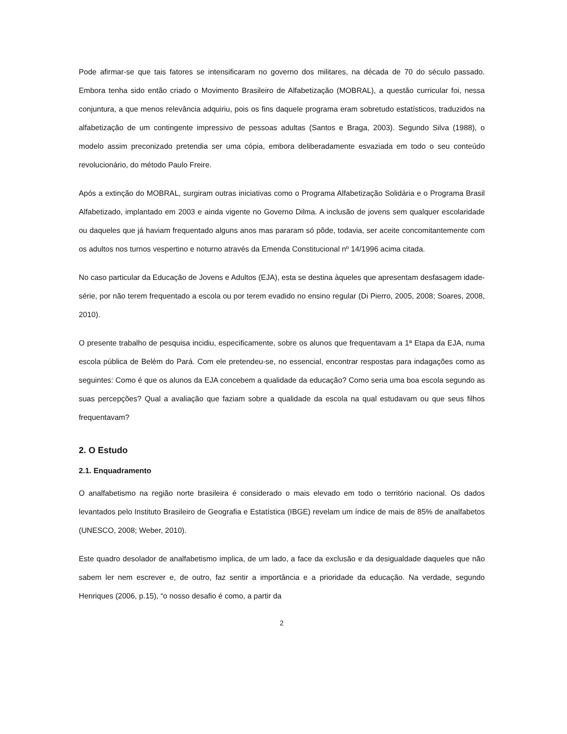Pode afirmar-se que tais fatores se intensificaram no governo dos militares, na década de 70 do século passado. Embora tenha sido então criado o Movimento Brasileiro de Alfabetização (MOBRAL), a questão curricular foi, nessa conjuntura, a que menos relevância adquiriu, pois os fins daquele programa eram sobretudo estatísticos, traduzidos na alfabetização de um contingente impressivo de pessoas adultas (Santos e Braga, 2003). Segundo Silva (1988), o modelo assim preconizado pretendia ser uma cópia, embora deliberadamente esvaziada em todo o seu conteúdo revolucionário, do método Paulo Freire.
Após a extinção do MOBRAL, surgiram outras iniciativas como o Programa Alfabetização Solidária e o Programa Brasil Alfabetizado, implantado em 2003 e ainda vigente no Governo Dilma. A inclusão de jovens sem qualquer escolaridade ou daqueles que já haviam frequentado alguns anos mas pararam só pôde, todavia, ser aceite concomitantemente com os adultos nos turnos vespertino e noturno através da Emenda Constitucional nº 14/1996 acima citada.
No caso particular da Educação de Jovens e Adultos (EJA), esta se destina àqueles que apresentam desfasagem idade-série, por não terem frequentado a escola ou por terem evadido no ensino regular (Di Pierro, 2005, 2008; Soares, 2008, 2010).
O presente trabalho de pesquisa incidiu, especificamente, sobre os alunos que frequentavam a 1ª Etapa da EJA, numa escola pública de Belém do Pará. Com ele pretendeu-se, no essencial, encontrar respostas para indagações como as seguintes: Como é que os alunos da EJA concebem a qualidade da educação? Como seria uma boa escola segundo as suas percepções? Qual a avaliação que faziam sobre a qualidade da escola na qual estudavam ou que seus filhos frequentavam?
2. O Estudo
2.1. Enquadramento
O analfabetismo na região norte brasileira é considerado o mais elevado em todo o território nacional. Os dados levantados pelo Instituto Brasileiro de Geografia e Estatística (IBGE) revelam um índice de mais de 85% de analfabetos (UNESCO, 2008; Weber, 2010).
Este quadro desolador de analfabetismo implica, de um lado, a face da exclusão e da desigualdade daqueles que não sabem ler nem escrever e, de outro, faz sentir a importância e a prioridade da educação. Na verdade, segundo Henriques (2006, p.15), “o nosso desafio é como, a partir da
2